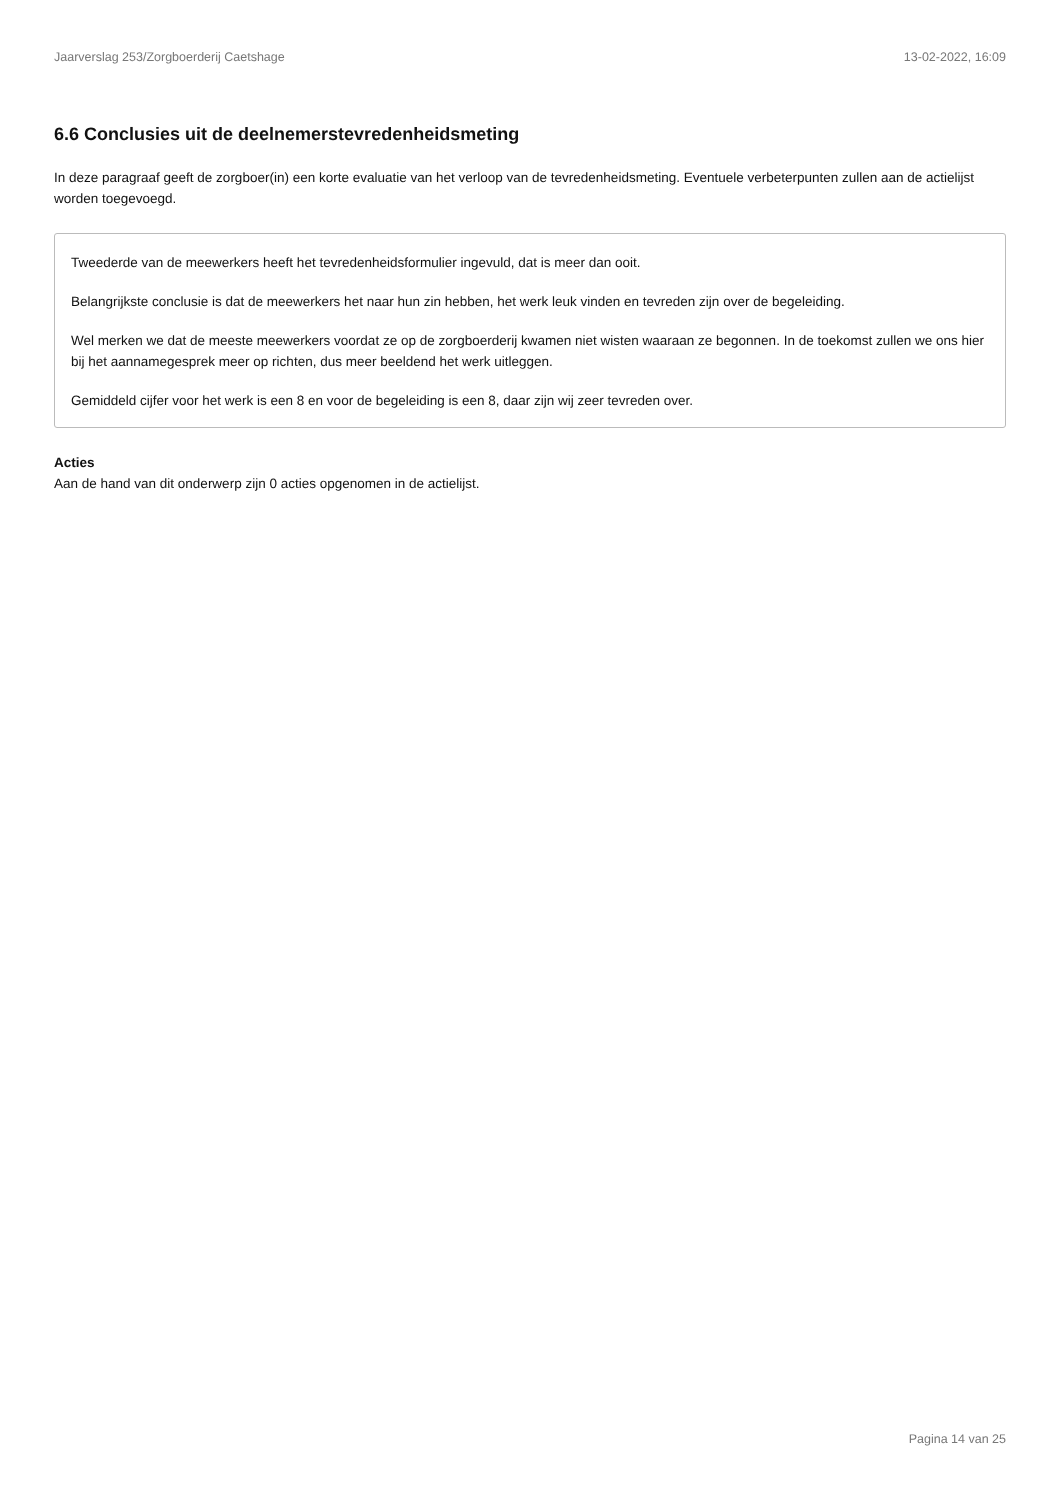Jaarverslag 253/Zorgboerderij Caetshage 13-02-2022, 16:09
6.6 Conclusies uit de deelnemerstevredenheidsmeting
In deze paragraaf geeft de zorgboer(in) een korte evaluatie van het verloop van de tevredenheidsmeting. Eventuele verbeterpunten zullen aan de actielijst worden toegevoegd.
Tweederde van de meewerkers heeft het tevredenheidsformulier ingevuld, dat is meer dan ooit.
Belangrijkste conclusie is dat de meewerkers het naar hun zin hebben, het werk leuk vinden en tevreden zijn over de begeleiding.
Wel merken we dat de meeste meewerkers voordat ze op de zorgboerderij kwamen niet wisten waaraan ze begonnen. In de toekomst zullen we ons hier bij het aannamegesprek meer op richten, dus meer beeldend het werk uitleggen.
Gemiddeld cijfer voor het werk is een 8 en voor de begeleiding is een 8, daar zijn wij zeer tevreden over.
Acties
Aan de hand van dit onderwerp zijn 0 acties opgenomen in de actielijst.
Pagina 14 van 25